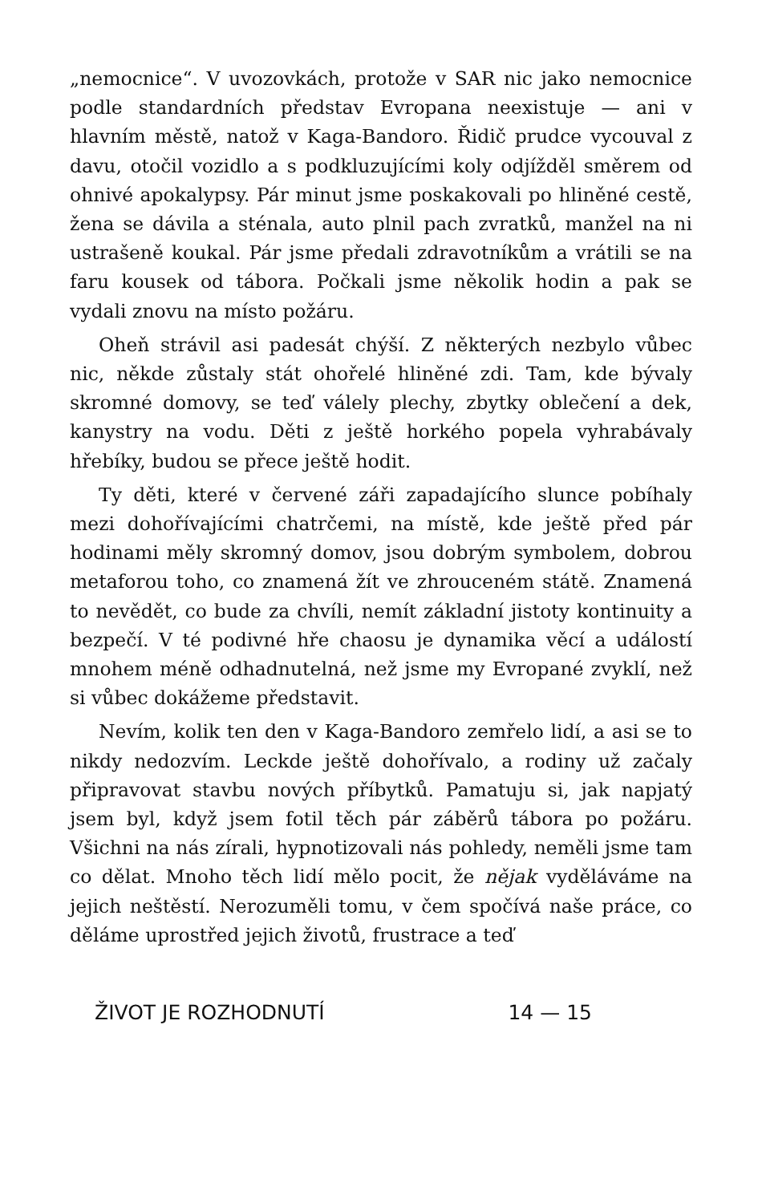„nemocnice“. V uvozovkách, protože v SAR nic jako nemocnice podle standardních představ Evropana neexistuje — ani v hlavním městě, natož v Kaga-Bandoro. Řidič prudce vycouval z davu, otočil vozidlo a s podkluzujícími koly odjížděl směrem od ohnivé apokalypsy. Pár minut jsme poskakovali po hliněné cestě, žena se dávila a sténala, auto plnil pach zvratků, manžel na ni ustrašeně koukal. Pár jsme předali zdravotníkům a vrátili se na faru kousek od tábora. Počkali jsme několik hodin a pak se vydali znovu na místo požáru.
Oheň strávil asi padesát chýší. Z některých nezbylo vůbec nic, někde zůstaly stát ohořelé hliněné zdi. Tam, kde bývaly skromné domovy, se teď válely plechy, zbytky oblečení a dek, kanystry na vodu. Děti z ještě horkého popela vyhrabávaly hřebíky, budou se přece ještě hodit.
Ty děti, které v červené záři zapadajícího slunce pobíhaly mezi dohořívajícími chatrčemi, na místě, kde ještě před pár hodinami měly skromný domov, jsou dobrým symbolem, dobrou metaforou toho, co znamená žít ve zhrouceném státě. Znamená to nevědět, co bude za chvíli, nemít základní jistoty kontinuity a bezpečí. V té podivné hře chaosu je dynamika věcí a událostí mnohem méně odhadnutelná, než jsme my Evropané zvyklí, než si vůbec dokážeme představit.
Nevím, kolik ten den v Kaga-Bandoro zemřelo lidí, a asi se to nikdy nedozvím. Leckde ještě dohořívalo, a rodiny už začaly připravovat stavbu nových příbytků. Pamatuju si, jak napjatý jsem byl, když jsem fotil těch pár záběrů tábora po požáru. Všichni na nás zírali, hypnotizovali nás pohledy, neměli jsme tam co dělat. Mnoho těch lidí mělo pocit, že nějak vyděláváme na jejich neštěstí. Nerozuměli tomu, v čem spočívá naše práce, co děláme uprostřed jejich životů, frustrace a teď
ŽIVOT JE ROZHODNUTÍ 14 — 15